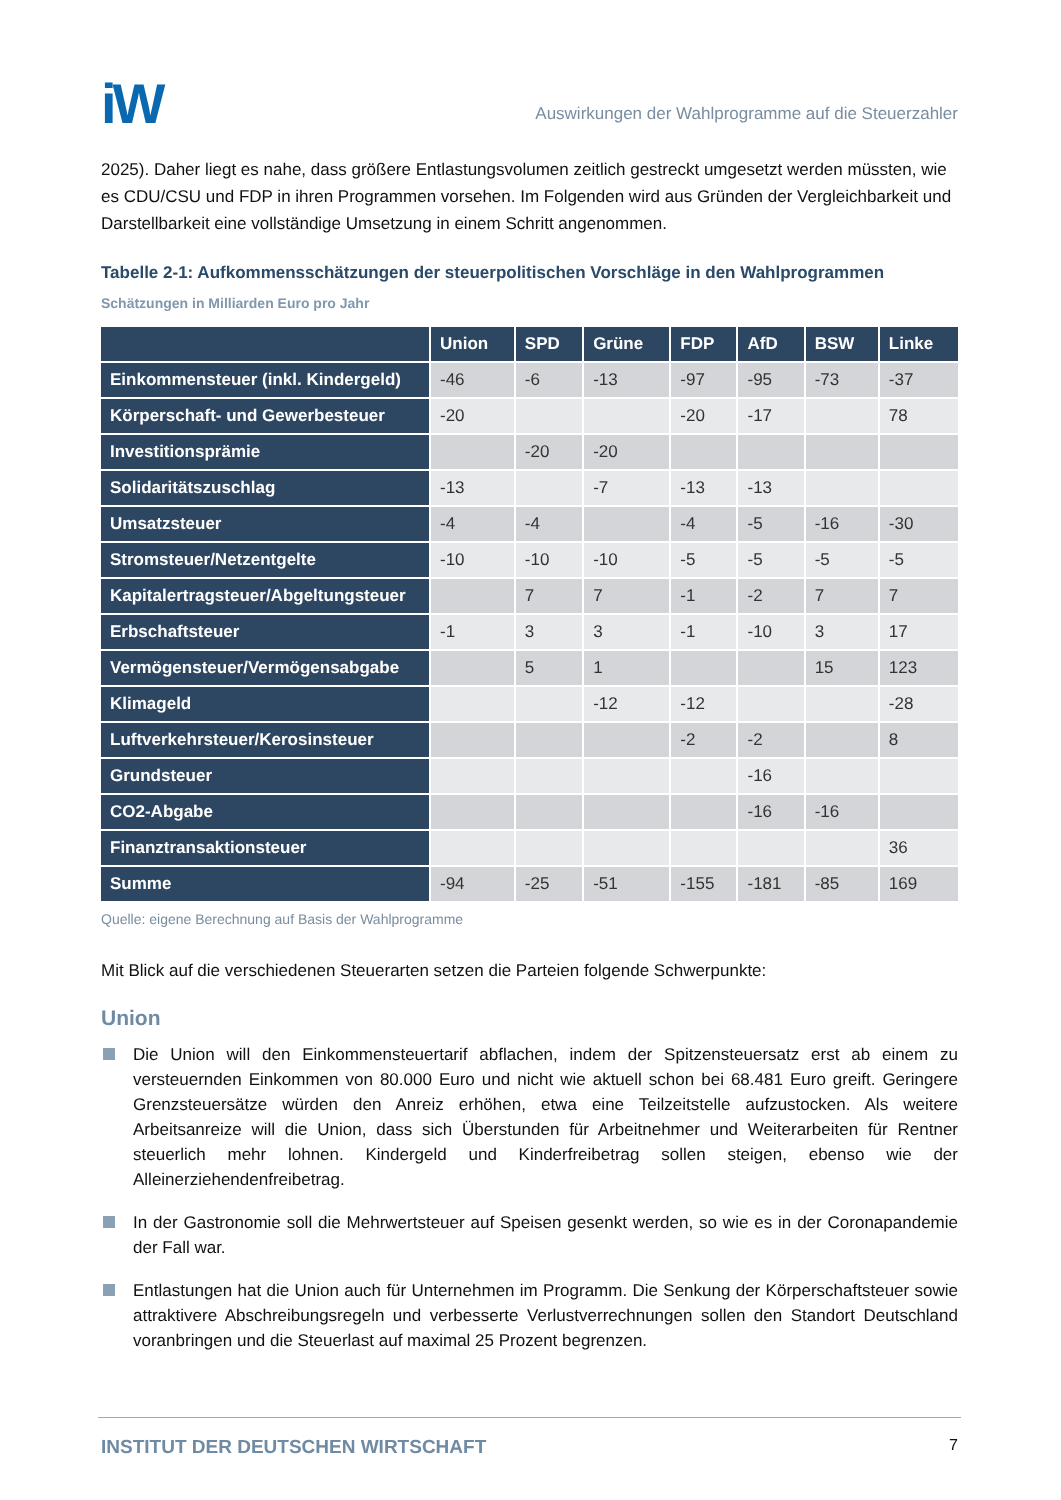iW
Auswirkungen der Wahlprogramme auf die Steuerzahler
2025). Daher liegt es nahe, dass größere Entlastungsvolumen zeitlich gestreckt umgesetzt werden müssten, wie es CDU/CSU und FDP in ihren Programmen vorsehen. Im Folgenden wird aus Gründen der Vergleichbarkeit und Darstellbarkeit eine vollständige Umsetzung in einem Schritt angenommen.
Tabelle 2-1: Aufkommensschätzungen der steuerpolitischen Vorschläge in den Wahlprogrammen
Schätzungen in Milliarden Euro pro Jahr
| | Union | SPD | Grüne | FDP | AfD | BSW | Linke |
| --- | --- | --- | --- | --- | --- | --- | --- |
| Einkommensteuer (inkl. Kindergeld) | -46 | -6 | -13 | -97 | -95 | -73 | -37 |
| Körperschaft- und Gewerbesteuer | -20 | | | -20 | -17 | | 78 |
| Investitionsprämie | | -20 | -20 | | | | |
| Solidaritätszuschlag | -13 | | -7 | -13 | -13 | | |
| Umsatzsteuer | -4 | -4 | | -4 | -5 | -16 | -30 |
| Stromsteuer/Netzentgelte | -10 | -10 | -10 | -5 | -5 | -5 | -5 |
| Kapitalertragsteuer/Abgeltungsteuer | | 7 | 7 | -1 | -2 | 7 | 7 |
| Erbschaftsteuer | -1 | 3 | 3 | -1 | -10 | 3 | 17 |
| Vermögensteuer/Vermögensabgabe | | 5 | 1 | | | 15 | 123 |
| Klimageld | | | -12 | -12 | | | -28 |
| Luftverkehrsteuer/Kerosinsteuer | | | | -2 | -2 | | 8 |
| Grundsteuer | | | | | -16 | | |
| CO2-Abgabe | | | | | -16 | -16 | |
| Finanztransaktionsteuer | | | | | | | 36 |
| Summe | -94 | -25 | -51 | -155 | -181 | -85 | 169 |
Quelle: eigene Berechnung auf Basis der Wahlprogramme
Mit Blick auf die verschiedenen Steuerarten setzen die Parteien folgende Schwerpunkte:
Union
Die Union will den Einkommensteuertarif abflachen, indem der Spitzensteuersatz erst ab einem zu versteuernden Einkommen von 80.000 Euro und nicht wie aktuell schon bei 68.481 Euro greift. Geringere Grenzsteuersätze würden den Anreiz erhöhen, etwa eine Teilzeitstelle aufzustocken. Als weitere Arbeitsanreize will die Union, dass sich Überstunden für Arbeitnehmer und Weiterarbeiten für Rentner steuerlich mehr lohnen. Kindergeld und Kinderfreibetrag sollen steigen, ebenso wie der Alleinerziehendenfreibetrag.
In der Gastronomie soll die Mehrwertsteuer auf Speisen gesenkt werden, so wie es in der Coronapandemie der Fall war.
Entlastungen hat die Union auch für Unternehmen im Programm. Die Senkung der Körperschaftsteuer sowie attraktivere Abschreibungsregeln und verbesserte Verlustverrechnungen sollen den Standort Deutschland voranbringen und die Steuerlast auf maximal 25 Prozent begrenzen.
INSTITUT DER DEUTSCHEN WIRTSCHAFT 7